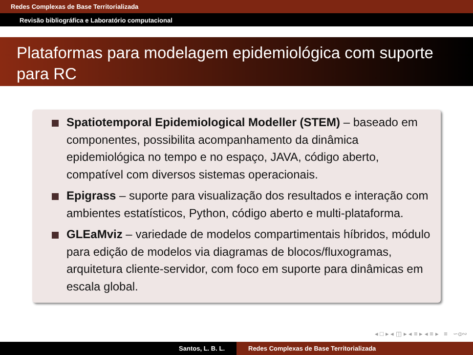Redes Complexas de Base Territorializada
Revisão bibliográfica e Laboratório computacional
Plataformas para modelagem epidemiológica com suporte para RC
Spatiotemporal Epidemiological Modeller (STEM) – baseado em componentes, possibilita acompanhamento da dinâmica epidemiológica no tempo e no espaço, JAVA, código aberto, compatível com diversos sistemas operacionais.
Epigrass – suporte para visualização dos resultados e interação com ambientes estatísticos, Python, código aberto e multi-plataforma.
GLEaMviz – variedade de modelos compartimentais híbridos, módulo para edição de modelos via diagramas de blocos/fluxogramas, arquitetura cliente-servidor, com foco em suporte para dinâmicas em escala global.
◂ □ ▸ ◂ ◫ ▸ ◂ ≡ ▸ ◂ ≡ ▸ ≡ ∽ɑ∾
Santos, L. B. L. Redes Complexas de Base Territorializada